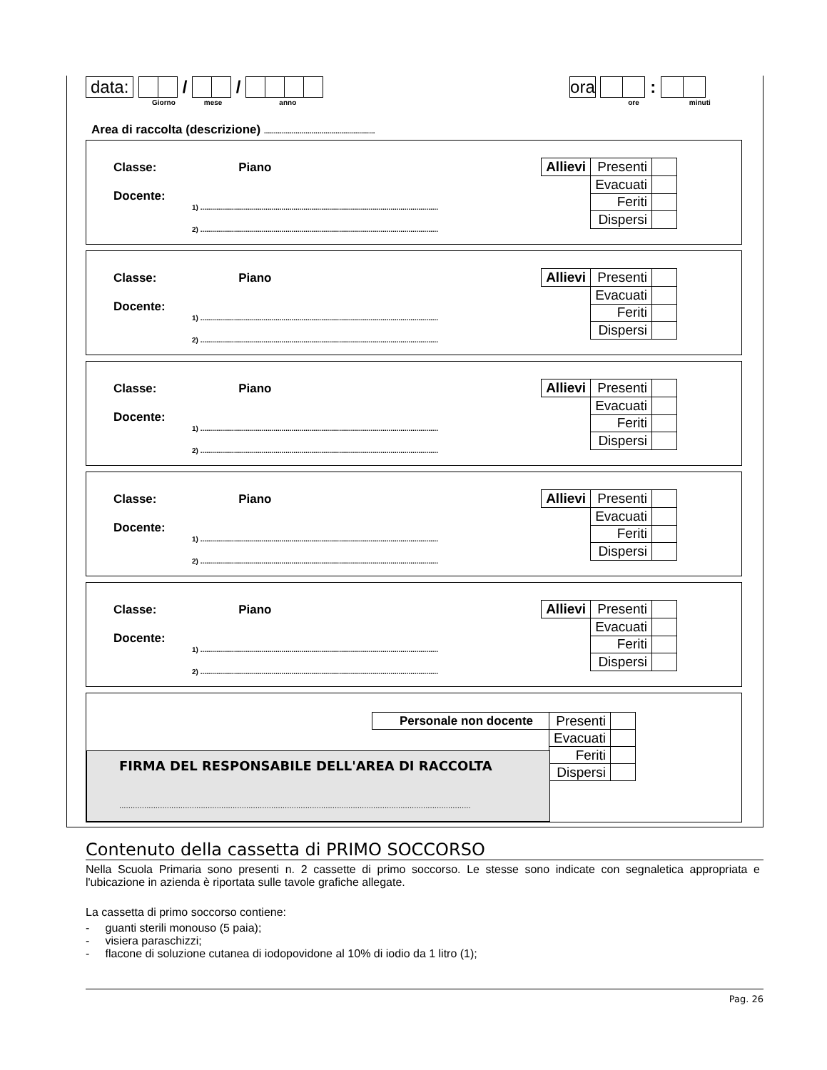data: / / ora :
Giorno mese anno ore minuti
Area di raccolta (descrizione) ........................................................
Classe: Piano
Docente:
1) ........................................................................................................................
2) ........................................................................................................................
| Allievi | Presenti | |
| | Evacuati | |
| | Feriti | |
| | Dispersi | |
Classe: Piano
Docente:
1) ........................................................................................................................
2) ........................................................................................................................
| Allievi | Presenti | |
| | Evacuati | |
| | Feriti | |
| | Dispersi | |
Classe: Piano
Docente:
1) ........................................................................................................................
2) ........................................................................................................................
| Allievi | Presenti | |
| | Evacuati | |
| | Feriti | |
| | Dispersi | |
Classe: Piano
Docente:
1) ........................................................................................................................
2) ........................................................................................................................
| Allievi | Presenti | |
| | Evacuati | |
| | Feriti | |
| | Dispersi | |
Classe: Piano
Docente:
1) ........................................................................................................................
2) ........................................................................................................................
| Allievi | Presenti | |
| | Evacuati | |
| | Feriti | |
| | Dispersi | |
| Personale non docente | Presenti | |
| | Evacuati | |
| | Feriti | |
| | Dispersi | |
FIRMA DEL RESPONSABILE DELL'AREA DI RACCOLTA
...........................................................................................................................................................
Contenuto della cassetta di PRIMO SOCCORSO
Nella Scuola Primaria sono presenti n. 2 cassette di primo soccorso. Le stesse sono indicate con segnaletica appropriata e l'ubicazione in azienda è riportata sulle tavole grafiche allegate.
La cassetta di primo soccorso contiene:
- guanti sterili monouso (5 paia);
- visiera paraschizzi;
- flacone di soluzione cutanea di iodopovidone al 10% di iodio da 1 litro (1);
Pag. 26